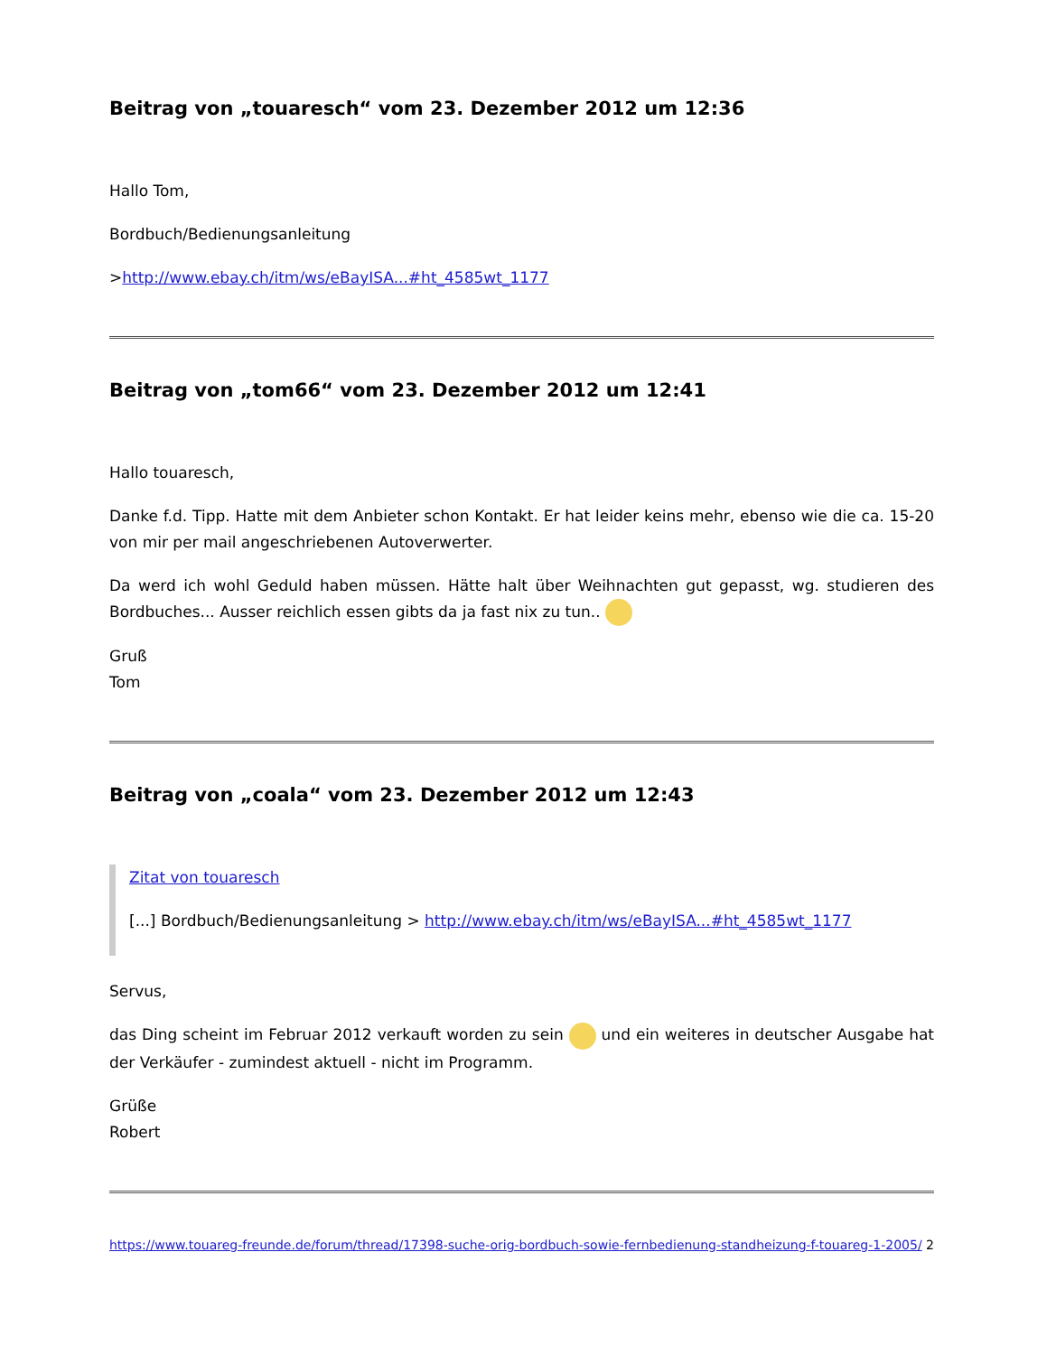Beitrag von „touaresch“ vom 23. Dezember 2012 um 12:36
Hallo Tom,
Bordbuch/Bedienungsanleitung
>http://www.ebay.ch/itm/ws/eBayISA...#ht_4585wt_1177
Beitrag von „tom66“ vom 23. Dezember 2012 um 12:41
Hallo touaresch,
Danke f.d. Tipp. Hatte mit dem Anbieter schon Kontakt. Er hat leider keins mehr, ebenso wie die ca. 15-20 von mir per mail angeschriebenen Autoverwerter.
Da werd ich wohl Geduld haben müssen. Hätte halt über Weihnachten gut gepasst, wg. studieren des Bordbuches... Ausser reichlich essen gibts da ja fast nix zu tun..
Gruß
Tom
Beitrag von „coala“ vom 23. Dezember 2012 um 12:43
Zitat von touaresch
[...] Bordbuch/Bedienungsanleitung > http://www.ebay.ch/itm/ws/eBayISA...#ht_4585wt_1177
Servus,
das Ding scheint im Februar 2012 verkauft worden zu sein und ein weiteres in deutscher Ausgabe hat der Verkäufer - zumindest aktuell - nicht im Programm.
Grüße
Robert
https://www.touareg-freunde.de/forum/thread/17398-suche-orig-bordbuch-sowie-fernbedienung-standheizung-f-touareg-1-2005/ 2